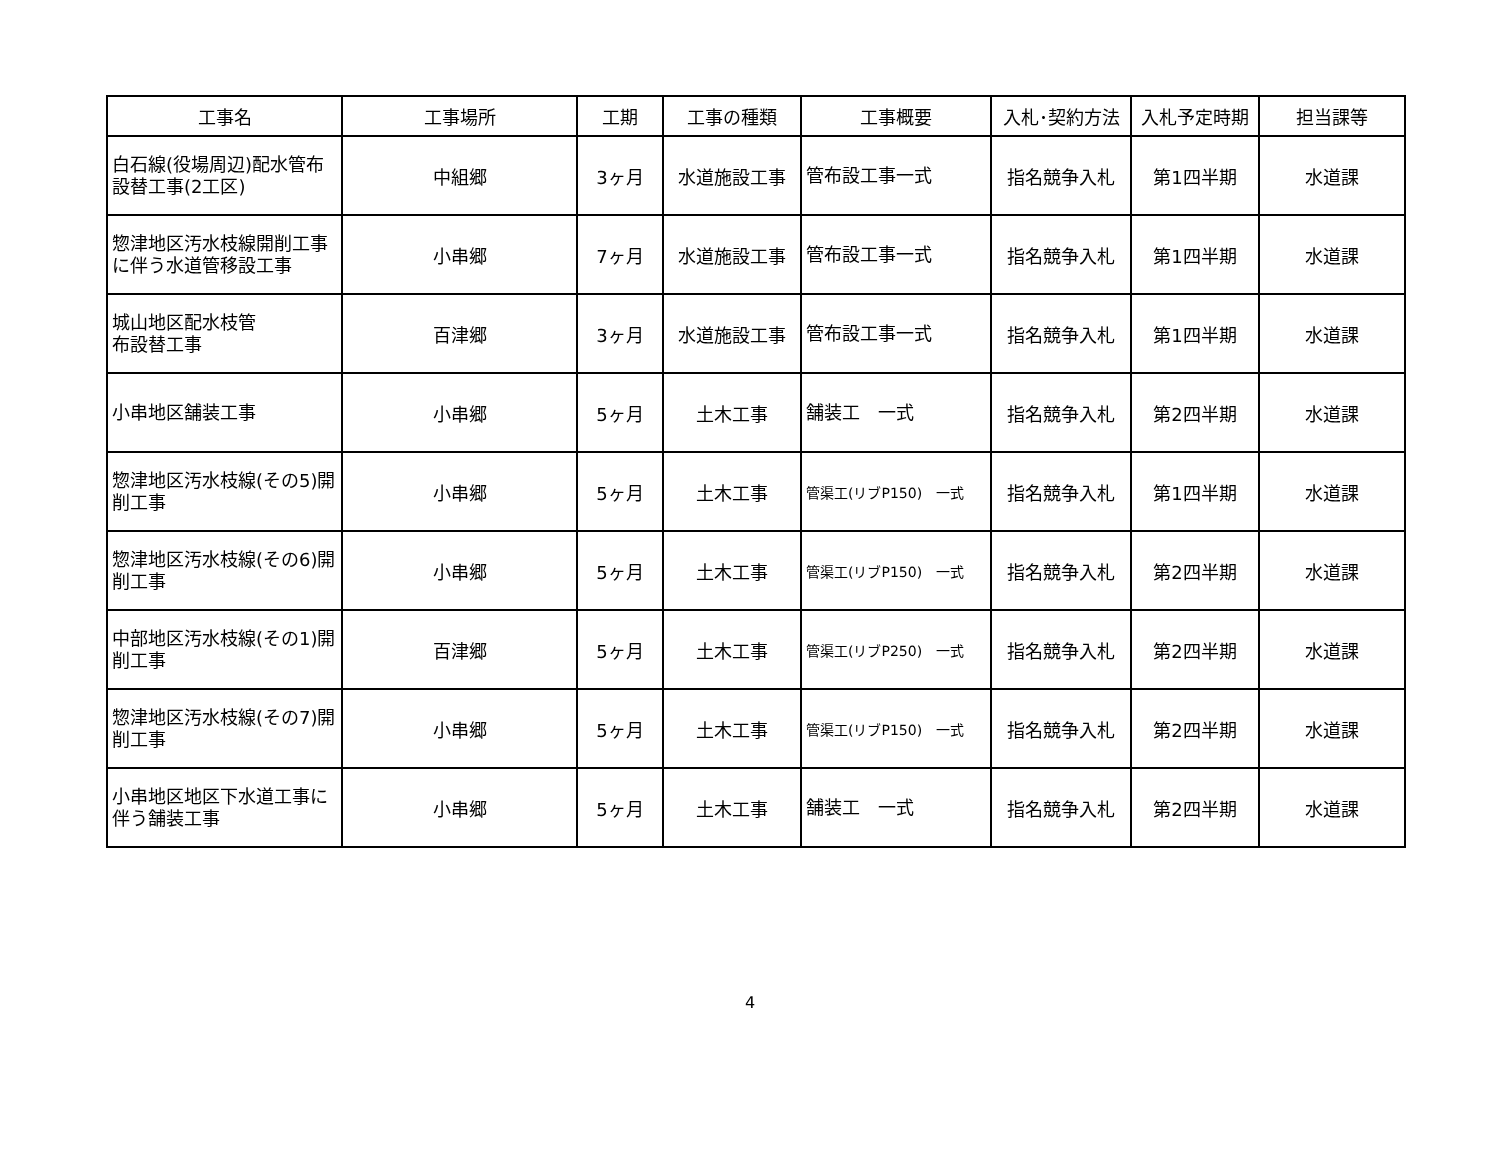| 工事名 | 工事場所 | 工期 | 工事の種類 | 工事概要 | 入札･契約方法 | 入札予定時期 | 担当課等 |
| --- | --- | --- | --- | --- | --- | --- | --- |
| 白石線(役場周辺)配水管布設替工事(2工区) | 中組郷 | 3ヶ月 | 水道施設工事 | 管布設工事一式 | 指名競争入札 | 第1四半期 | 水道課 |
| 惣津地区汚水枝線開削工事に伴う水道管移設工事 | 小串郷 | 7ヶ月 | 水道施設工事 | 管布設工事一式 | 指名競争入札 | 第1四半期 | 水道課 |
| 城山地区配水枝管 布設替工事 | 百津郷 | 3ヶ月 | 水道施設工事 | 管布設工事一式 | 指名競争入札 | 第1四半期 | 水道課 |
| 小串地区舗装工事 | 小串郷 | 5ヶ月 | 土木工事 | 舗装工 一式 | 指名競争入札 | 第2四半期 | 水道課 |
| 惣津地区汚水枝線(その5)開削工事 | 小串郷 | 5ヶ月 | 土木工事 | 管渠工(リブP150) 一式 | 指名競争入札 | 第1四半期 | 水道課 |
| 惣津地区汚水枝線(その6)開削工事 | 小串郷 | 5ヶ月 | 土木工事 | 管渠工(リブP150) 一式 | 指名競争入札 | 第2四半期 | 水道課 |
| 中部地区汚水枝線(その1)開削工事 | 百津郷 | 5ヶ月 | 土木工事 | 管渠工(リブP250) 一式 | 指名競争入札 | 第2四半期 | 水道課 |
| 惣津地区汚水枝線(その7)開削工事 | 小串郷 | 5ヶ月 | 土木工事 | 管渠工(リブP150) 一式 | 指名競争入札 | 第2四半期 | 水道課 |
| 小串地区地区下水道工事に伴う舗装工事 | 小串郷 | 5ヶ月 | 土木工事 | 舗装工 一式 | 指名競争入札 | 第2四半期 | 水道課 |
4